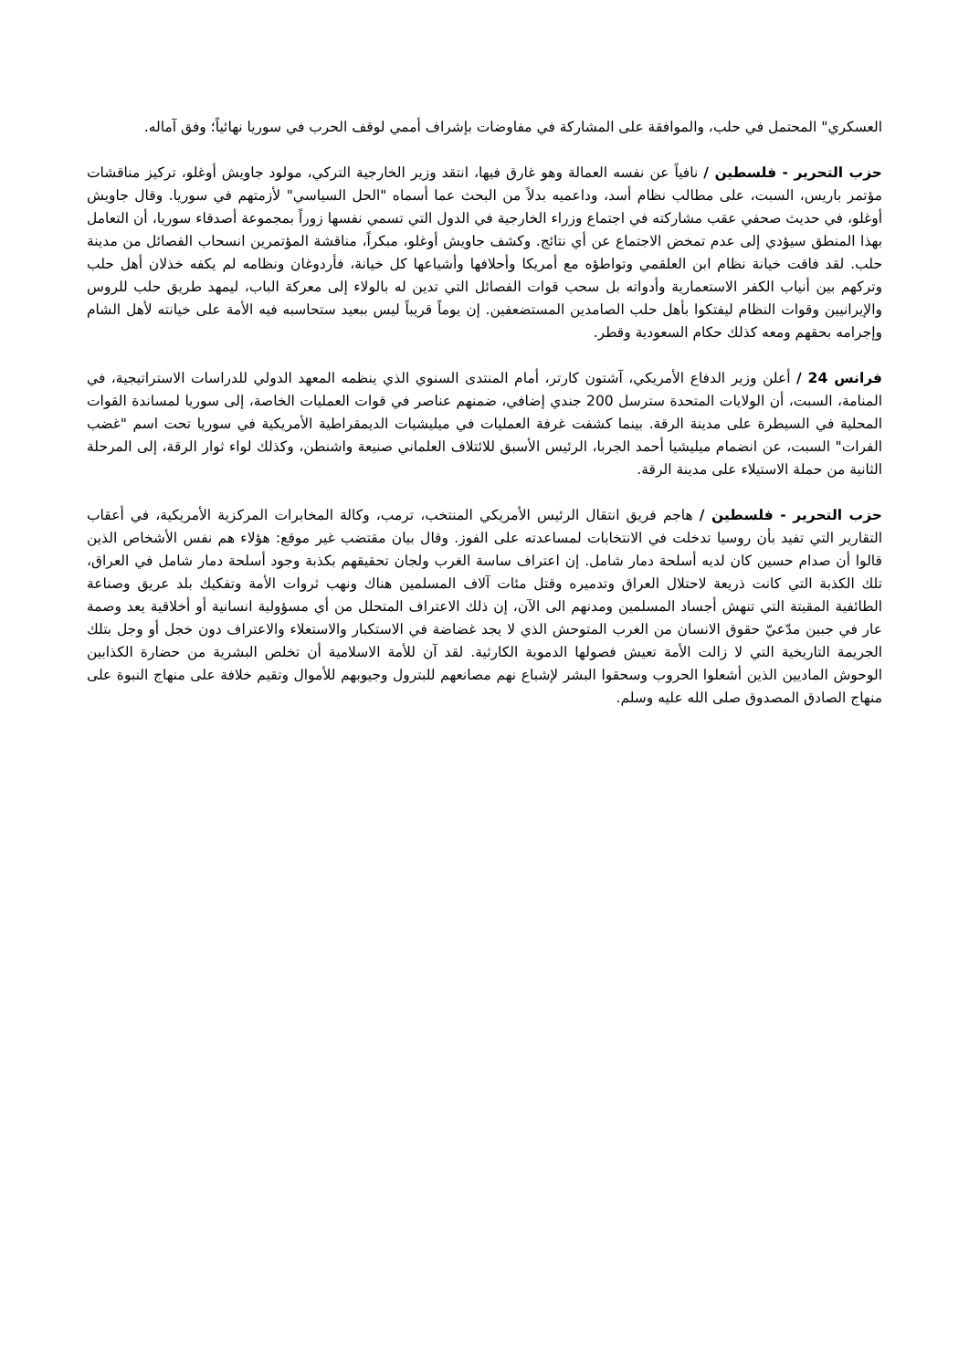العسكري" المحتمل في حلب، والموافقة على المشاركة في مفاوضات بإشراف أممي لوقف الحرب في سوريا نهائياً؛ وفق آماله.
حزب التحرير - فلسطين / نافياً عن نفسه العمالة وهو غارق فيها، انتقد وزير الخارجية التركي، مولود جاويش أوغلو، تركيز مناقشات مؤتمر باريس، السبت، على مطالب نظام أسد، وداعميه بدلاً من البحث عما أسماه "الحل السياسي" لأزمتهم في سوريا. وقال جاويش أوغلو، في حديث صحفي عقب مشاركته في اجتماع وزراء الخارجية في الدول التي تسمي نفسها زوراً بمجموعة أصدقاء سوريا، أن التعامل بهذا المنطق سيؤدي إلى عدم تمخض الاجتماع عن أي نتائج. وكشف جاويش أوغلو، مبكراً، مناقشة المؤتمرين انسحاب الفصائل من مدينة حلب. لقد فاقت خيانة نظام ابن العلقمي وتواطؤه مع أمريكا وأحلافها وأشياعها كل خيانة، فأردوغان ونظامه لم يكفه خذلان أهل حلب وتركهم بين أنياب الكفر الاستعمارية وأدواته بل سحب قوات الفصائل التي تدين له بالولاء إلى معركة الباب، ليمهد طريق حلب للروس والإيرانيين وقوات النظام ليفتكوا بأهل حلب الصامدين المستضعفين. إن يوماً قريباً ليس ببعيد ستحاسبه فيه الأمة على خيانته لأهل الشام وإجرامه بحقهم ومعه كذلك حكام السعودية وقطر.
فرانس 24 / أعلن وزير الدفاع الأمريكي، آشتون كارتر، أمام المنتدى السنوي الذي ينظمه المعهد الدولي للدراسات الاستراتيجية، في المنامة، السبت، أن الولايات المتحدة سترسل 200 جندي إضافي، ضمنهم عناصر في قوات العمليات الخاصة، إلى سوريا لمساندة القوات المحلية في السيطرة على مدينة الرقة. بينما كشفت غرفة العمليات في ميليشيات الديمقراطية الأمريكية في سوريا تحت اسم "غضب الفرات" السبت، عن انضمام ميليشيا أحمد الجربا، الرئيس الأسبق للائتلاف العلماني صنيعة واشنطن، وكذلك لواء ثوار الرقة، إلى المرحلة الثانية من حملة الاستيلاء على مدينة الرقة.
حزب التحرير - فلسطين / هاجم فريق انتقال الرئيس الأمريكي المنتخب، ترمب، وكالة المخابرات المركزية الأمريكية، في أعقاب التقارير التي تفيد بأن روسيا تدخلت في الانتخابات لمساعدته على الفوز. وقال بيان مقتضب غير موقع: هؤلاء هم نفس الأشخاص الذين قالوا أن صدام حسين كان لديه أسلحة دمار شامل. إن اعتراف ساسة الغرب ولجان تحقيقهم بكذبة وجود أسلحة دمار شامل في العراق، تلك الكذبة التي كانت ذريعة لاحتلال العراق وتدميره وقتل مئات آلاف المسلمين هناك ونهب ثروات الأمة وتفكيك بلد عريق وصناعة الطائفية المقيتة التي تنهش أجساد المسلمين ومدنهم الى الآن، إن ذلك الاعتراف المتحلل من أي مسؤولية انسانية أو أخلاقية يعد وصمة عار في جبين مدّعيّ حقوق الانسان من الغرب المتوحش الذي لا يجد غضاضة في الاستكبار والاستعلاء والاعتراف دون خجل أو وجل بتلك الجريمة التاريخية التي لا زالت الأمة تعيش فصولها الدموية الكارثية. لقد آن للأمة الاسلامية أن تخلص البشرية من حضارة الكذابين الوحوش الماديين الذين أشعلوا الحروب وسحقوا البشر لإشباع نهم مصانعهم للبترول وجيوبهم للأموال وتقيم خلافة على منهاج النبوة على منهاج الصادق المصدوق صلى الله عليه وسلم.